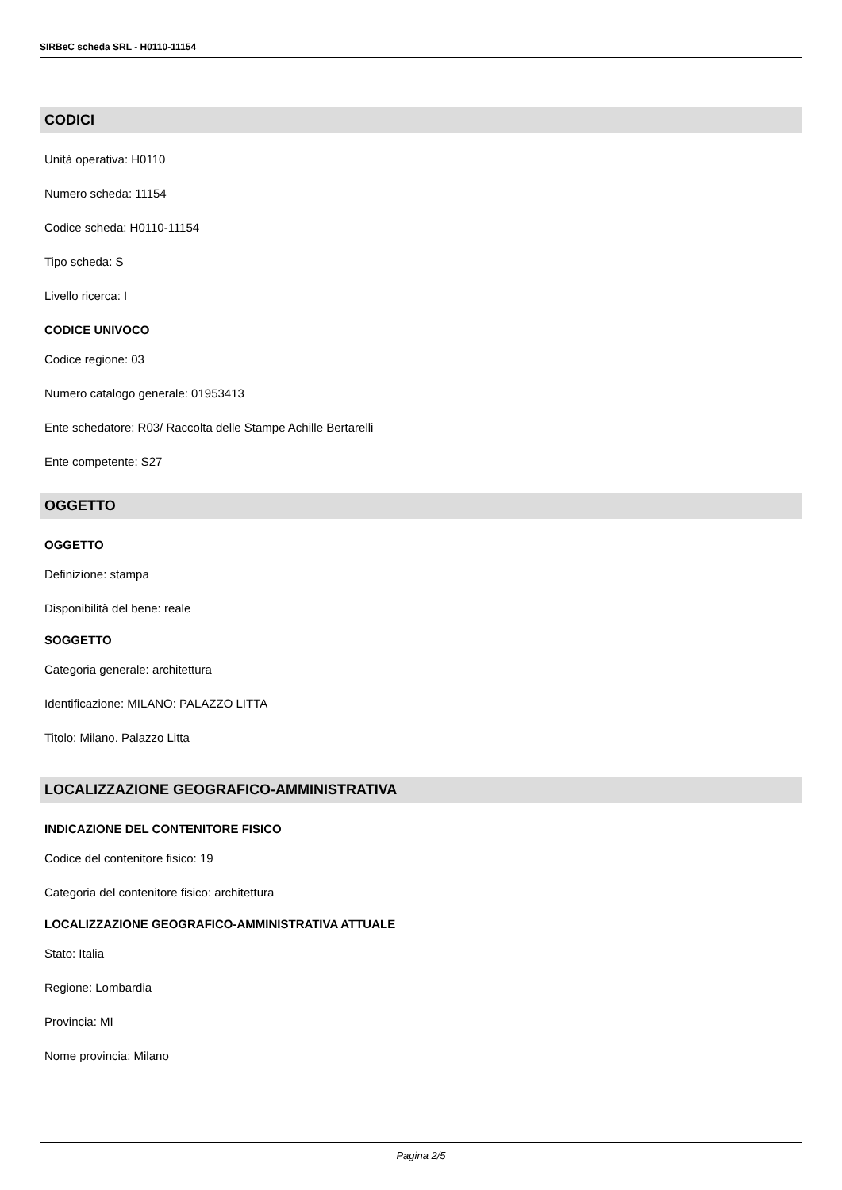SIRBeC scheda SRL - H0110-11154
CODICI
Unità operativa: H0110
Numero scheda: 11154
Codice scheda: H0110-11154
Tipo scheda: S
Livello ricerca: I
CODICE UNIVOCO
Codice regione: 03
Numero catalogo generale: 01953413
Ente schedatore: R03/ Raccolta delle Stampe Achille Bertarelli
Ente competente: S27
OGGETTO
OGGETTO
Definizione: stampa
Disponibilità del bene: reale
SOGGETTO
Categoria generale: architettura
Identificazione: MILANO: PALAZZO LITTA
Titolo: Milano. Palazzo Litta
LOCALIZZAZIONE GEOGRAFICO-AMMINISTRATIVA
INDICAZIONE DEL CONTENITORE FISICO
Codice del contenitore fisico: 19
Categoria del contenitore fisico: architettura
LOCALIZZAZIONE GEOGRAFICO-AMMINISTRATIVA ATTUALE
Stato: Italia
Regione: Lombardia
Provincia: MI
Nome provincia: Milano
Pagina 2/5